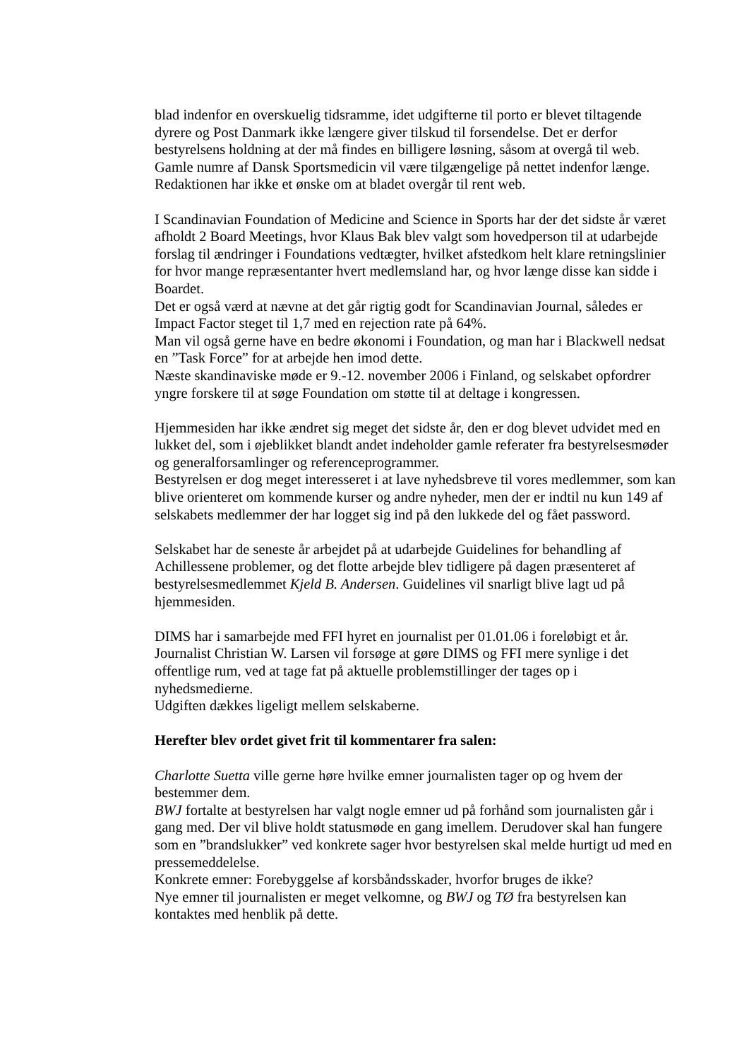blad indenfor en overskuelig tidsramme, idet udgifterne til porto er blevet tiltagende dyrere og Post Danmark ikke længere giver tilskud til forsendelse. Det er derfor bestyrelsens holdning at der må findes en billigere løsning, såsom at overgå til web. Gamle numre af Dansk Sportsmedicin vil være tilgængelige på nettet indenfor længe. Redaktionen har ikke et ønske om at bladet overgår til rent web.
I Scandinavian Foundation of Medicine and Science in Sports har der det sidste år været afholdt 2 Board Meetings, hvor Klaus Bak blev valgt som hovedperson til at udarbejde forslag til ændringer i Foundations vedtægter, hvilket afstedkom helt klare retningslinier for hvor mange repræsentanter hvert medlemsland har, og hvor længe disse kan sidde i Boardet.
Det er også værd at nævne at det går rigtig godt for Scandinavian Journal, således er Impact Factor steget til 1,7 med en rejection rate på 64%.
Man vil også gerne have en bedre økonomi i Foundation, og man har i Blackwell nedsat en ”Task Force” for at arbejde hen imod dette.
Næste skandinaviske møde er 9.-12. november 2006 i Finland, og selskabet opfordrer yngre forskere til at søge Foundation om støtte til at deltage i kongressen.
Hjemmesiden har ikke ændret sig meget det sidste år, den er dog blevet udvidet med en lukket del, som i øjeblikket blandt andet indeholder gamle referater fra bestyrelsesmøder og generalforsamlinger og referenceprogrammer.
Bestyrelsen er dog meget interesseret i at lave nyhedsbreve til vores medlemmer, som kan blive orienteret om kommende kurser og andre nyheder, men der er indtil nu kun 149 af selskabets medlemmer der har logget sig ind på den lukkede del og fået password.
Selskabet har de seneste år arbejdet på at udarbejde Guidelines for behandling af Achillessene problemer, og det flotte arbejde blev tidligere på dagen præsenteret af bestyrelsesmedlemmet Kjeld B. Andersen. Guidelines vil snarligt blive lagt ud på hjemmesiden.
DIMS har i samarbejde med FFI hyret en journalist per 01.01.06 i foreløbigt et år. Journalist Christian W. Larsen vil forsøge at gøre DIMS og FFI mere synlige i det offentlige rum, ved at tage fat på aktuelle problemstillinger der tages op i nyhedsmedierne.
Udgiften dækkes ligeligt mellem selskaberne.
Herefter blev ordet givet frit til kommentarer fra salen:
Charlotte Suetta ville gerne høre hvilke emner journalisten tager op og hvem der bestemmer dem.
BWJ fortalte at bestyrelsen har valgt nogle emner ud på forhånd som journalisten går i gang med. Der vil blive holdt statusmøde en gang imellem. Derudover skal han fungere som en ”brandslukker” ved konkrete sager hvor bestyrelsen skal melde hurtigt ud med en pressemeddelelse.
Konkrete emner: Forebyggelse af korsbåndsskader, hvorfor bruges de ikke?
Nye emner til journalisten er meget velkomne, og BWJ og TØ fra bestyrelsen kan kontaktes med henblik på dette.